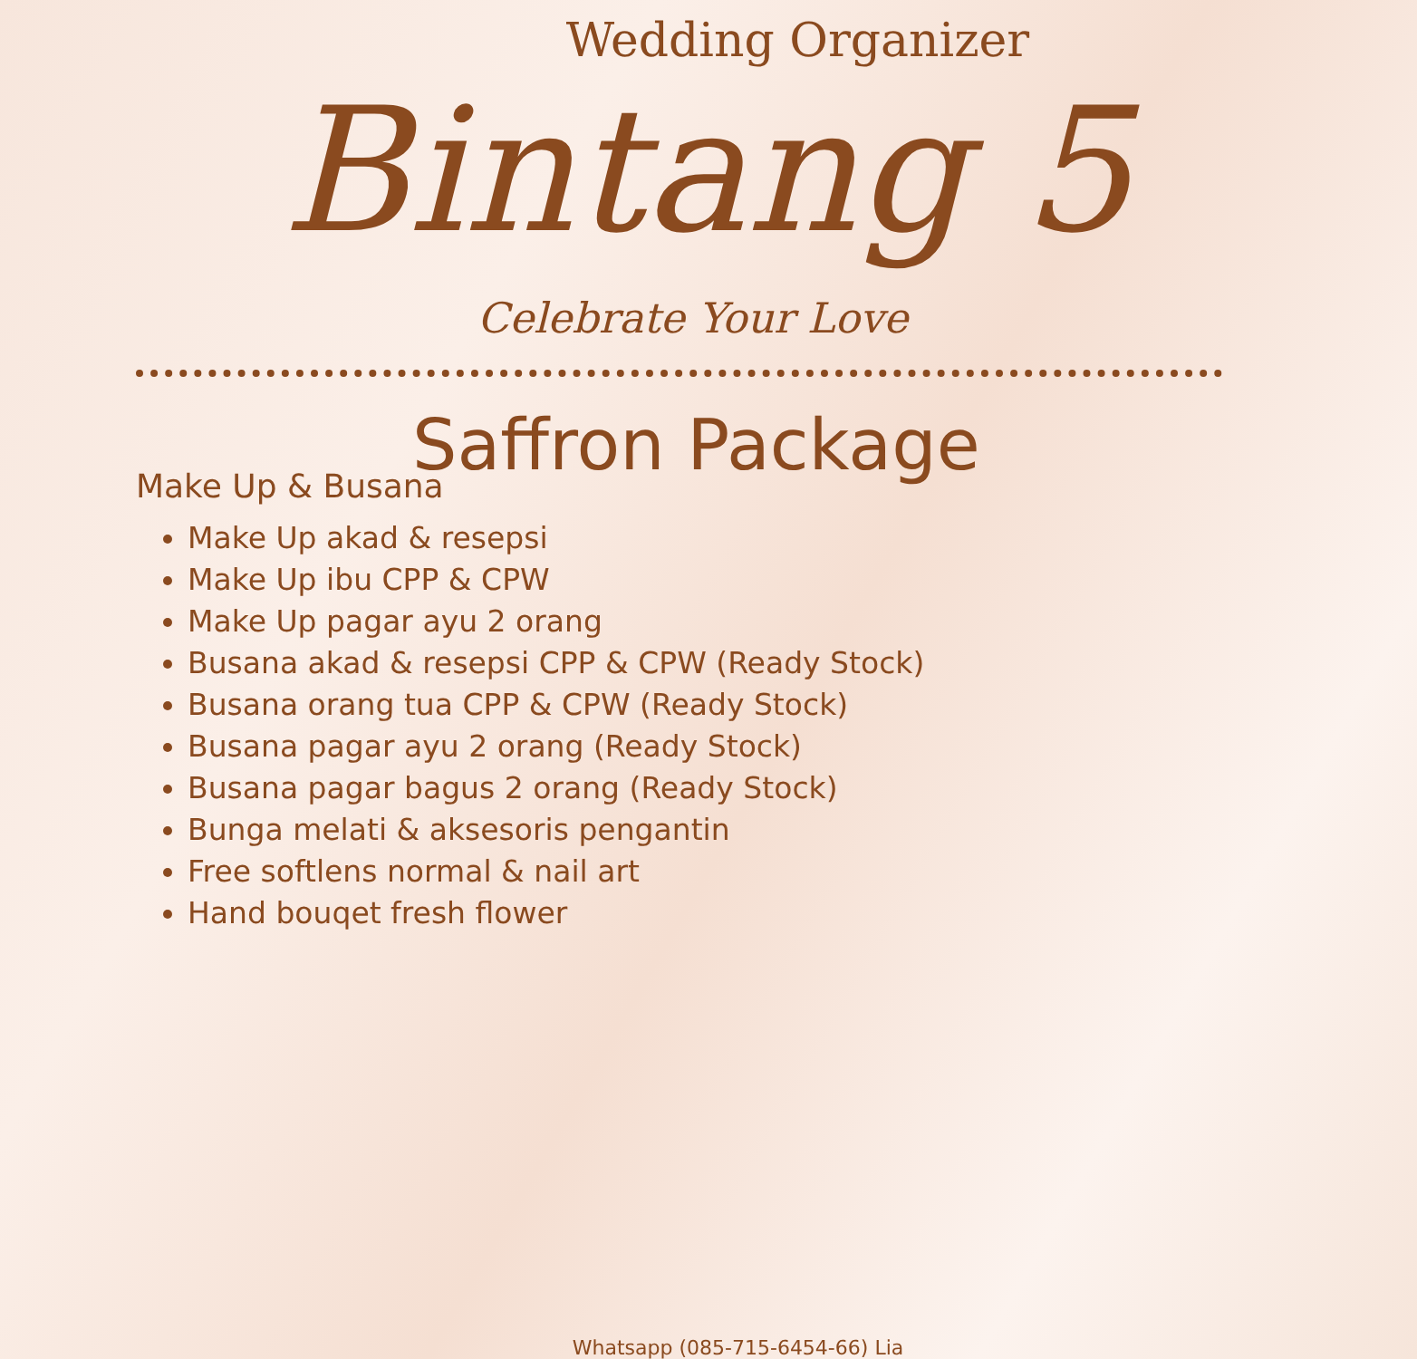Wedding Organizer
Bintang 5
Celebrate Your Love
Saffron Package
Make Up & Busana
Make Up akad & resepsi
Make Up ibu CPP & CPW
Make Up pagar ayu 2 orang
Busana akad & resepsi CPP & CPW (Ready Stock)
Busana orang tua CPP & CPW (Ready Stock)
Busana pagar ayu 2 orang (Ready Stock)
Busana pagar bagus 2 orang (Ready Stock)
Bunga melati & aksesoris pengantin
Free softlens normal & nail art
Hand bouqet fresh flower
Whatsapp (085-715-6454-66) Lia